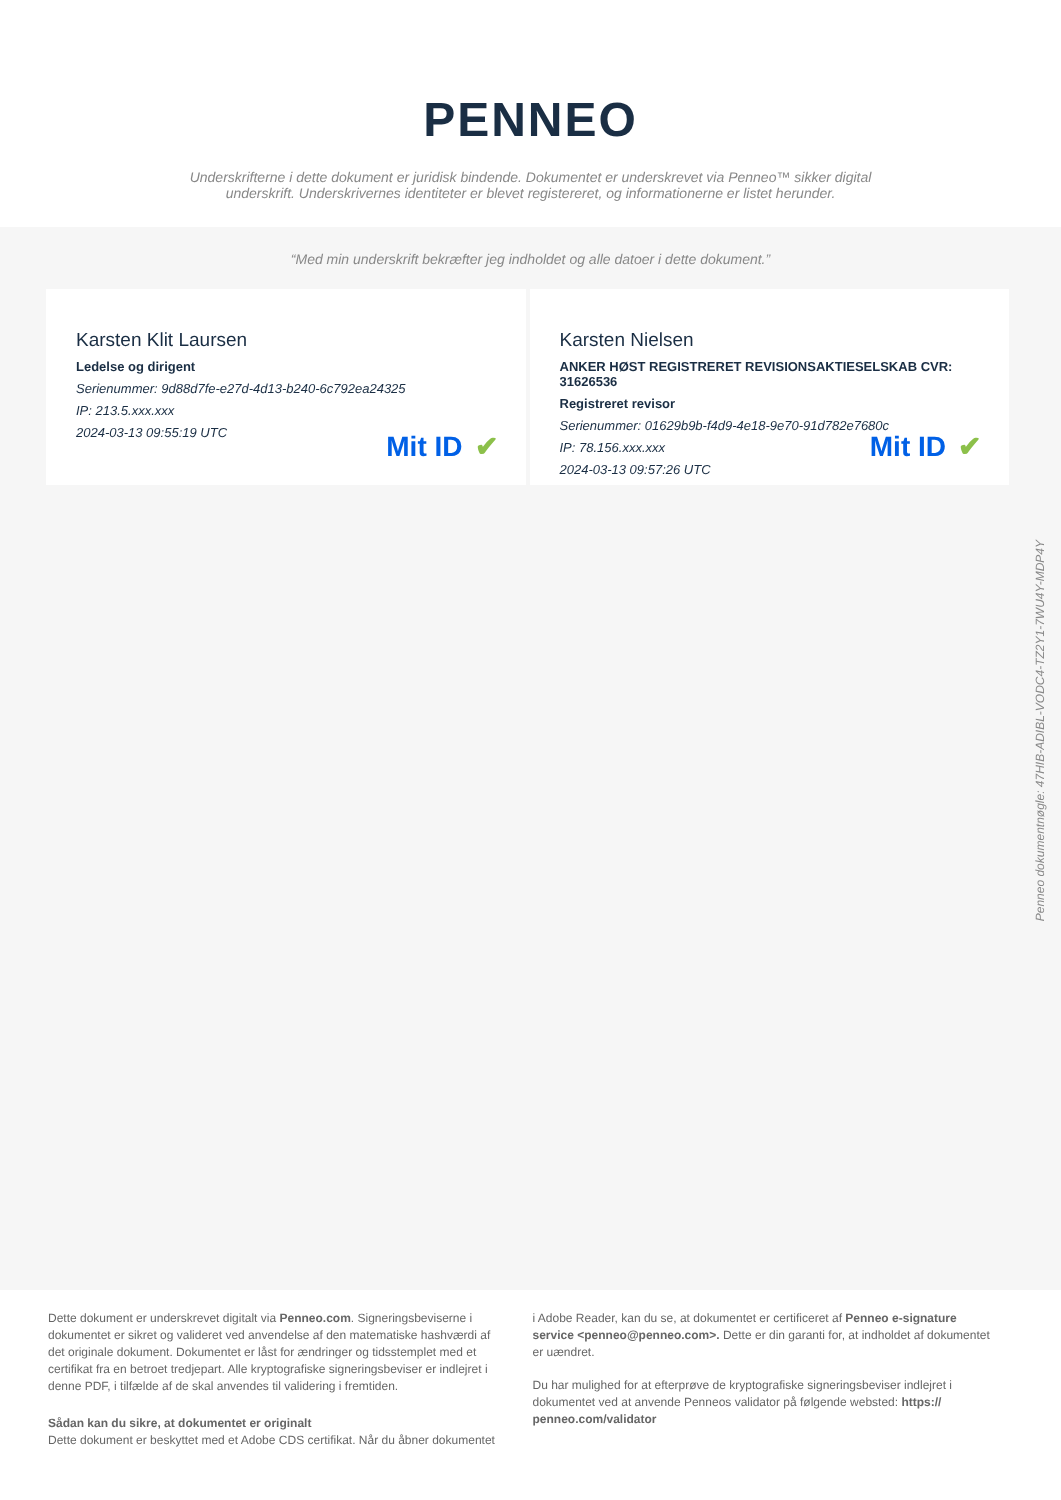PENNEO
Underskrifterne i dette dokument er juridisk bindende. Dokumentet er underskrevet via Penneo™ sikker digital underskrift. Underskrivernes identiteter er blevet registereret, og informationerne er listet herunder.
“Med min underskrift bekræfter jeg indholdet og alle datoer i dette dokument.”
Karsten Klit Laursen
Ledelse og dirigent
Serienummer: 9d88d7fe-e27d-4d13-b240-6c792ea24325
IP: 213.5.xxx.xxx
2024-03-13 09:55:19 UTC
Mit ID ✔
Karsten Nielsen
ANKER HØST REGISTRERET REVISIONSAKTIESELSKAB CVR: 31626536
Registreret revisor
Serienummer: 01629b9b-f4d9-4e18-9e70-91d782e7680c
IP: 78.156.xxx.xxx
2024-03-13 09:57:26 UTC
Mit ID ✔
Penneo dokumentnøgle: 47HIB-ADIBL-VODC4-TZ2Y1-7WU4Y-MDP4Y
Dette dokument er underskrevet digitalt via Penneo.com. Signeringsbeviserne i dokumentet er sikret og valideret ved anvendelse af den matematiske hashværdi af det originale dokument. Dokumentet er låst for ændringer og tidsstemplet med et certifikat fra en betroet tredjepart. Alle kryptografiske signeringsbeviser er indlejret i denne PDF, i tilfælde af de skal anvendes til validering i fremtiden.
Sådan kan du sikre, at dokumentet er originalt
Dette dokument er beskyttet med et Adobe CDS certifikat. Når du åbner dokumentet
i Adobe Reader, kan du se, at dokumentet er certificeret af Penneo e-signature service <penneo@penneo.com>. Dette er din garanti for, at indholdet af dokumentet er uændret.
Du har mulighed for at efterprøve de kryptografiske signeringsbeviser indlejret i dokumentet ved at anvende Penneos validator på følgende websted: https:// penneo.com/validator